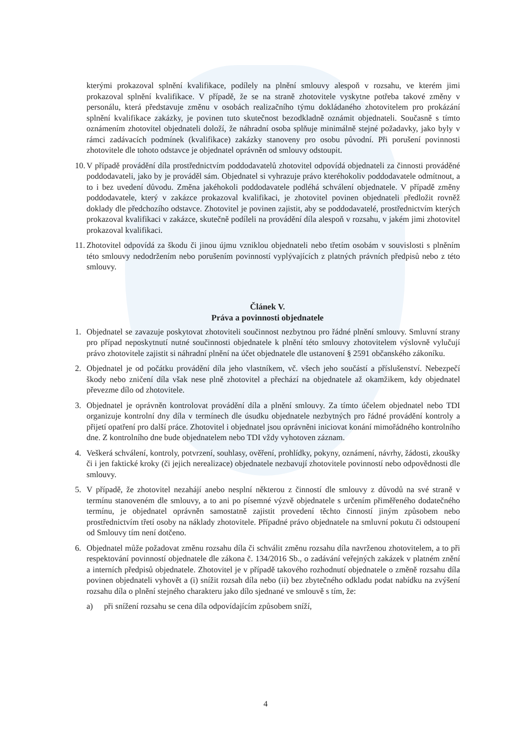kterými prokazoval splnění kvalifikace, podílely na plnění smlouvy alespoň v rozsahu, ve kterém jimi prokazoval splnění kvalifikace. V případě, že se na straně zhotovitele vyskytne potřeba takové změny v personálu, která představuje změnu v osobách realizačního týmu dokládaného zhotovitelem pro prokázání splnění kvalifikace zakázky, je povinen tuto skutečnost bezodkladně oznámit objednateli. Současně s tímto oznámením zhotovitel objednateli doloží, že náhradní osoba splňuje minimálně stejné požadavky, jako byly v rámci zadávacích podmínek (kvalifikace) zakázky stanoveny pro osobu původní. Při porušení povinnosti zhotovitele dle tohoto odstavce je objednatel oprávněn od smlouvy odstoupit.
10. V případě provádění díla prostřednictvím poddodavatelů zhotovitel odpovídá objednateli za činnosti prováděné poddodavateli, jako by je prováděl sám. Objednatel si vyhrazuje právo kteréhokoliv poddodavatele odmítnout, a to i bez uvedení důvodu. Změna jakéhokoli poddodavatele podléhá schválení objednatele. V případě změny poddodavatele, který v zakázce prokazoval kvalifikaci, je zhotovitel povinen objednateli předložit rovněž doklady dle předchozího odstavce. Zhotovitel je povinen zajistit, aby se poddodavatelé, prostřednictvím kterých prokazoval kvalifikaci v zakázce, skutečně podíleli na provádění díla alespoň v rozsahu, v jakém jimi zhotovitel prokazoval kvalifikaci.
11. Zhotovitel odpovídá za škodu či jinou újmu vzniklou objednateli nebo třetím osobám v souvislosti s plněním této smlouvy nedodržením nebo porušením povinností vyplývajících z platných právních předpisů nebo z této smlouvy.
Článek V.
Práva a povinnosti objednatele
1. Objednatel se zavazuje poskytovat zhotoviteli součinnost nezbytnou pro řádné plnění smlouvy. Smluvní strany pro případ neposkytnutí nutné součinnosti objednatele k plnění této smlouvy zhotovitelem výslovně vylučují právo zhotovitele zajistit si náhradní plnění na účet objednatele dle ustanovení § 2591 občanského zákoníku.
2. Objednatel je od počátku provádění díla jeho vlastníkem, vč. všech jeho součástí a příslušenství. Nebezpečí škody nebo zničení díla však nese plně zhotovitel a přechází na objednatele až okamžikem, kdy objednatel převezme dílo od zhotovitele.
3. Objednatel je oprávněn kontrolovat provádění díla a plnění smlouvy. Za tímto účelem objednatel nebo TDI organizuje kontrolní dny díla v termínech dle úsudku objednatele nezbytných pro řádné provádění kontroly a přijetí opatření pro další práce. Zhotovitel i objednatel jsou oprávněni iniciovat konání mimořádného kontrolního dne. Z kontrolního dne bude objednatelem nebo TDI vždy vyhotoven záznam.
4. Veškerá schválení, kontroly, potvrzení, souhlasy, ověření, prohlídky, pokyny, oznámení, návrhy, žádosti, zkoušky či i jen faktické kroky (či jejich nerealizace) objednatele nezbavují zhotovitele povinností nebo odpovědnosti dle smlouvy.
5. V případě, že zhotovitel nezahájí anebo nesplní některou z činností dle smlouvy z důvodů na své straně v termínu stanoveném dle smlouvy, a to ani po písemné výzvě objednatele s určením přiměřeného dodatečného termínu, je objednatel oprávněn samostatně zajistit provedení těchto činností jiným způsobem nebo prostřednictvím třetí osoby na náklady zhotovitele. Případné právo objednatele na smluvní pokutu či odstoupení od Smlouvy tím není dotčeno.
6. Objednatel může požadovat změnu rozsahu díla či schválit změnu rozsahu díla navrženou zhotovitelem, a to při respektování povinností objednatele dle zákona č. 134/2016 Sb., o zadávání veřejných zakázek v platném znění a interních předpisů objednatele. Zhotovitel je v případě takového rozhodnutí objednatele o změně rozsahu díla povinen objednateli vyhovět a (i) snížit rozsah díla nebo (ii) bez zbytečného odkladu podat nabídku na zvýšení rozsahu díla o plnění stejného charakteru jako dílo sjednané ve smlouvě s tím, že:
a) při snížení rozsahu se cena díla odpovídajícím způsobem sníží,
4